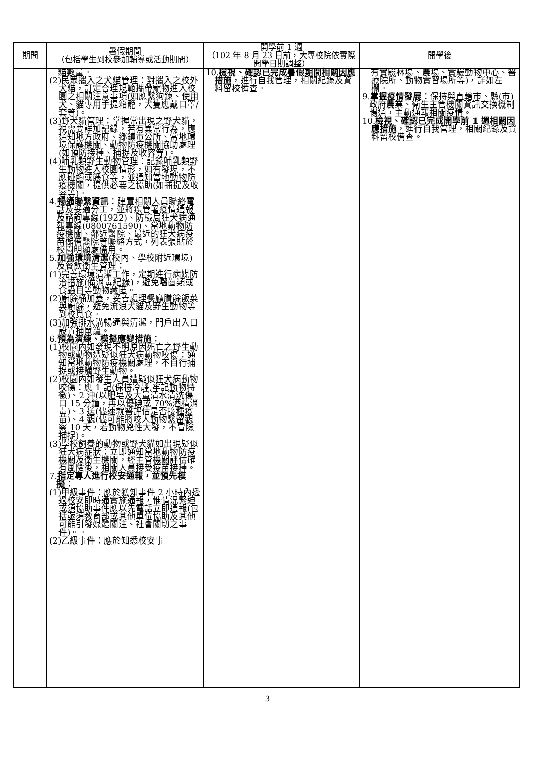| 期間 | 暑假期間 （包括學生到校參加輔導或活動期間） | 開學前 1 週 （102 年 8 月 23 日前，大專校院依實際開學日期調整） | 開學後 |
| --- | --- | --- | --- |
| | 貓數量。 (2)民眾攜入之犬貓管理：對攜入之校外犬貓，訂定合理規範攜帶寵物進入校園之相關注意事項(如應繫狗鍊、使用犬、貓專用手提箱籠，犬隻應戴口罩/套等)。 (3)野犬貓管理：掌握常出現之野犬貓，視需要詳加記錄，若有異常行為，應通知地方政府、鄉鎮市公所、當地環境保護機關、動物防疫機關協助處理(如預防接種、捕捉及收容等)。 (4)哺乳類野生動物管理：記錄哺乳類野生動物進入校園情形，如有發現，不應碰觸或餵食等，並通知當地動物防疫機關，提供必要之協助(如捕捉及收容等)。 4. 暢通聯繫資訊 ：建置相關人員聯絡電話及妥適分工，並將疾管署疫情通報及諮詢專線(1922)、防檢局狂犬病通報專線(0800761590)、當地動物防疫機關、鄰近醫院、最近的狂犬病疫苗儲備醫院等聯絡方式，列表張貼於校園明顯處備用。 5. 加強環境清潔 (校內、學校附近環境)及餐飲衛生管理： (1)完善環境清潔工作，定期進行病媒防治措施(備消毒紀錄)，避免囓齒類或食蟲目等動物藏匿。 (2)廚餘桶加蓋，妥善處理餐廳賸餘飯菜與廚餘，避免流浪犬貓及野生動物等到校覓食。 (3)加強排水溝暢通與清潔，門戶出入口設置捕鼠籠。 6. 預為演練、模擬應變措施 ： (1)校園內如發現不明原因死亡之野生動物或動物遭疑似狂犬病動物咬傷：通知當地動物防疫機關處理，不自行捕捉或接觸野生動物。 (2)校園內如發生人員遭疑似狂犬病動物咬傷：應 1 記(保持冷靜,牢記動物特徵)、2 沖(以肥皂及大量清水清洗傷口 15 分鐘，再以優碘或 70%酒精消毒)、3 送(儘速就醫評估是否接種疫苗)、4 觀(儘可能將咬人動物繫留觀察 10 天，若動物兇性大發，不冒險捕捉)。 (3)學校飼養的動物或野犬貓如出現疑似狂犬病症狀：立即通知當地動物防疫機關及衛生機關，經主管機關評估確有風險後，相關人員接受疫苗接種。 7. 指定專人進行校安通報，並預先模擬 ： (1)甲級事件：應於獲知事件 2 小時內透過校安即時通實施通報，惟情況緊迫或須協助事件應以先電話立即通報(包括亟須教育部或其他單位協助及其他可能引發媒體關注、社會關切之事件)。。 (2)乙級事件：應於知悉校安事 | 10. 檢視、確認已完成暑假期間相關因應措施 ，進行自我管理，相關紀錄及資料留校備查。 | 有實驗林場、農場、實驗動物中心、醫療院所、動物實習場所等)，詳如左欄。 9. 掌握疫情發展 ：保持與直轄市、縣(市)政府農業、衛生主管機關資訊交換機制暢通，主動通報相關疫情。 10. 檢視、確認已完成開學前 1 週相關因應措施 ，進行自我管理，相關紀錄及資料留校備查。 |
3